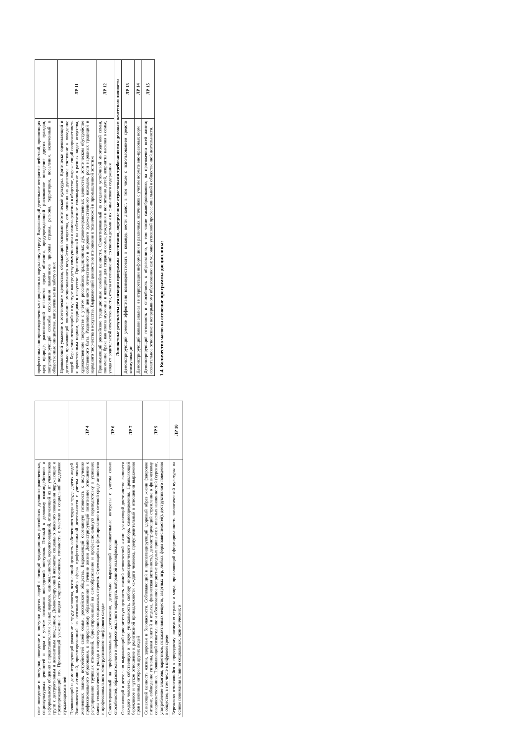| свое поведение и поступки, поведение и поступки других людей с позиций традиционных российских духовно-нравственных, социокультурных ценностей и норм с учетом осознания последствий поступков. Готовый к деловому взаимодействию и неформальному общению с представителями разных народов, национальностей, вероисповеданий, отличающий их от участников групп с деструктивным и девиантным поведением. Демонстрирующий неприятие социально опасного поведения окружающих и предупреждающий его. Проявляющий уважение к людям старшего поколения, готовность к участию в социальной поддержке нуждающихся в ней | |
| Проявляющий и демонстрирующий уважение к труду человека, осознающий ценность собственного труда и труда других людей. Экономически активный, ориентированный на осознанный выбор сферы профессиональной деятельности с учетом личных жизненных планов, потребностей своей семьи, российского общества. Выражающий осознанную готовность к получению профессионального образования, к непрерывному образованию в течение жизни Демонстрирующий позитивное отношение к регулированию трудовых отношений. Ориентированный на самообразование и профессиональную переподготовку в условиях смены технологического уклада и сопутствующих социальных перемен. Стремящийся к формированию в сетевой среде личностно и профессионального конструктивного «цифрового следа» | ЛР 4 |
| Ориентированный на профессиональные достижения, деятельно выражающий познавательные интересы с учетом своих способностей, образовательного и профессионального маршрута, выбранной квалификации | ЛР 6 |
| Осознающий и деятельно выражающий приоритетную ценность каждой человеческой жизни, уважающий достоинство личности каждого человека, собственную и чужую уникальность, свободу мировоззренческого выбора, самоопределения. Проявляющий бережливое и чуткое отношение к религиозной принадлежности каждого человека, предупредительный в отношении выражения прав и законных интересов других людей | ЛР 7 |
| Сознающий ценность жизни, здоровья и безопасности. Соблюдающий и пропагандирующий здоровый образ жизни (здоровое питание, соблюдение гигиены, режим занятий и отдыха, физическая активность), демонстрирующий стремление к физическому совершенствованию. Проявляющий сознательное и обоснованное неприятие вредных привычек и опасных наклонностей (курение, употребление алкоголя, наркотиков, психоактивных веществ, азартных игр, любых форм зависимостей), деструктивного поведения в обществе, в том числе в цифровой среде | ЛР 9 |
| Бережливо относящийся к природному наследию страны и мира, проявляющий сформированность экологической культуры на основе понимания влияния социальных, экономических и | ЛР 10 |
| профессионально-производственных процессов на окружающую среду. Выражающий деятельное неприятие действий, приносящих вред природе, распознающий опасности среды обитания, предупреждающий рискованное поведение других граждан, популяризирующий способы сохранения памятников природы страны, региона, территории, поселения, включенный в общественные инициативы, направленные на заботу о них | |
| Проявляющий уважение к эстетическим ценностям, обладающий основами эстетической культуры. Критически оценивающий и деятельно проявляющий понимание эмоционального воздействия искусства, его влияния на душевное состояние и поведение людей. Бережливо относящийся к культуре как средству коммуникации и самовыражения в обществе, выражающий сопричастность к нравственным нормам, традициям в искусстве. Ориентированный на собственное самовыражение в разных видах искусства, художественном творчестве с учётом российских традиционных духовно-нравственных ценностей, эстетическом обустройстве собственного быта. Разделяющий ценности отечественного и мирового художественного наследия, роли народных традиций и народного творчества в искусстве. Выражающий ценностное отношение к технической и промышленной эстетике | ЛР 11 |
| Принимающий российские традиционные семейные ценности. Ориентированный на создание устойчивой многодетной семьи, понимание брака как союза мужчины и женщины для создания семьи, рождения и воспитания детей, неприятия насилия в семье, ухода от родительской ответственности, отказа от отношений со своими детьми и их финансового содержания | ЛР 12 |
| Личностные результаты реализации программы воспитания, определенные отраслевыми требованиями к деловым качествам личности | |
| Демонстрирующий умение эффективно взаимодействовать в команде, вести диалог, в том числе с использованием средств коммуникации | ЛР 13 |
| Демонстрирующий навыки анализа и интерпретации информации из различных источников с учетом нормативно-правовых норм | ЛР 14 |
| Демонстрирующий готовность и способность к образованию, в том числе самообразованию, на протяжении всей жизни; сознательное отношение к непрерывному образованию как условию успешной профессиональной и общественной деятельности. | ЛР 15 |
1.4. Количество часов на освоение программы дисциплины: